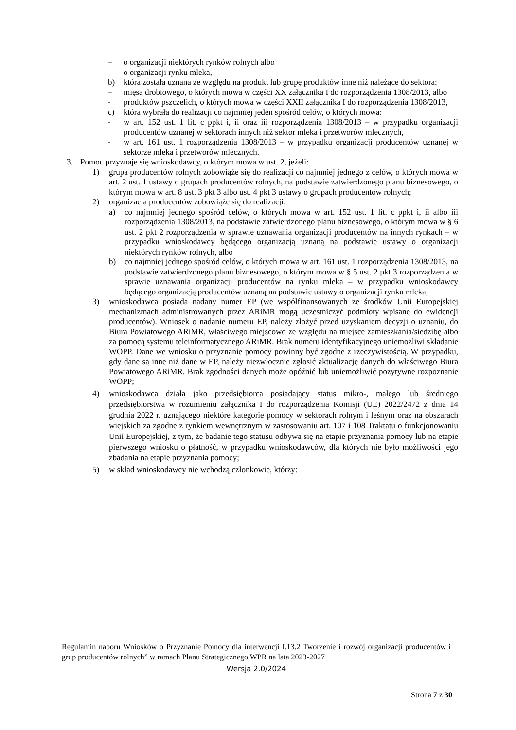– o organizacji niektórych rynków rolnych albo
– o organizacji rynku mleka,
b) która została uznana ze względu na produkt lub grupę produktów inne niż należące do sektora:
– mięsa drobiowego, o których mowa w części XX załącznika I do rozporządzenia 1308/2013, albo
- produktów pszczelich, o których mowa w części XXII załącznika I do rozporządzenia 1308/2013,
c) która wybrała do realizacji co najmniej jeden spośród celów, o których mowa:
- w art. 152 ust. 1 lit. c ppkt i, ii oraz iii rozporządzenia 1308/2013 – w przypadku organizacji producentów uznanej w sektorach innych niż sektor mleka i przetworów mlecznych,
- w art. 161 ust. 1 rozporządzenia 1308/2013 – w przypadku organizacji producentów uznanej w sektorze mleka i przetworów mlecznych.
3. Pomoc przyznaje się wnioskodawcy, o którym mowa w ust. 2, jeżeli:
1) grupa producentów rolnych zobowiąże się do realizacji co najmniej jednego z celów, o których mowa w art. 2 ust. 1 ustawy o grupach producentów rolnych, na podstawie zatwierdzonego planu biznesowego, o którym mowa w art. 8 ust. 3 pkt 3 albo ust. 4 pkt 3 ustawy o grupach producentów rolnych;
2) organizacja producentów zobowiąże się do realizacji:
a) co najmniej jednego spośród celów, o których mowa w art. 152 ust. 1 lit. c ppkt i, ii albo iii rozporządzenia 1308/2013, na podstawie zatwierdzonego planu biznesowego, o którym mowa w § 6 ust. 2 pkt 2 rozporządzenia w sprawie uznawania organizacji producentów na innych rynkach – w przypadku wnioskodawcy będącego organizacją uznaną na podstawie ustawy o organizacji niektórych rynków rolnych, albo
b) co najmniej jednego spośród celów, o których mowa w art. 161 ust. 1 rozporządzenia 1308/2013, na podstawie zatwierdzonego planu biznesowego, o którym mowa w § 5 ust. 2 pkt 3 rozporządzenia w sprawie uznawania organizacji producentów na rynku mleka – w przypadku wnioskodawcy będącego organizacją producentów uznaną na podstawie ustawy o organizacji rynku mleka;
3) wnioskodawca posiada nadany numer EP (we współfinansowanych ze środków Unii Europejskiej mechanizmach administrowanych przez ARiMR mogą uczestniczyć podmioty wpisane do ewidencji producentów). Wniosek o nadanie numeru EP, należy złożyć przed uzyskaniem decyzji o uznaniu, do Biura Powiatowego ARiMR, właściwego miejscowo ze względu na miejsce zamieszkania/siedzibę albo za pomocą systemu teleinformatycznego ARiMR. Brak numeru identyfikacyjnego uniemożliwi składanie WOPP. Dane we wniosku o przyznanie pomocy powinny być zgodne z rzeczywistością. W przypadku, gdy dane są inne niż dane w EP, należy niezwłocznie zgłosić aktualizację danych do właściwego Biura Powiatowego ARiMR. Brak zgodności danych może opóźnić lub uniemożliwić pozytywne rozpoznanie WOPP;
4) wnioskodawca działa jako przedsiębiorca posiadający status mikro-, małego lub średniego przedsiębiorstwa w rozumieniu załącznika I do rozporządzenia Komisji (UE) 2022/2472 z dnia 14 grudnia 2022 r. uznającego niektóre kategorie pomocy w sektorach rolnym i leśnym oraz na obszarach wiejskich za zgodne z rynkiem wewnętrznym w zastosowaniu art. 107 i 108 Traktatu o funkcjonowaniu Unii Europejskiej, z tym, że badanie tego statusu odbywa się na etapie przyznania pomocy lub na etapie pierwszego wniosku o płatność, w przypadku wnioskodawców, dla których nie było możliwości jego zbadania na etapie przyznania pomocy;
5) w skład wnioskodawcy nie wchodzą członkowie, którzy:
Regulamin naboru Wniosków o Przyznanie Pomocy dla interwencji I.13.2 Tworzenie i rozwój organizacji producentów i grup producentów rolnych” w ramach Planu Strategicznego WPR na lata 2023-2027
Wersja 2.0/2024
Strona 7 z 30